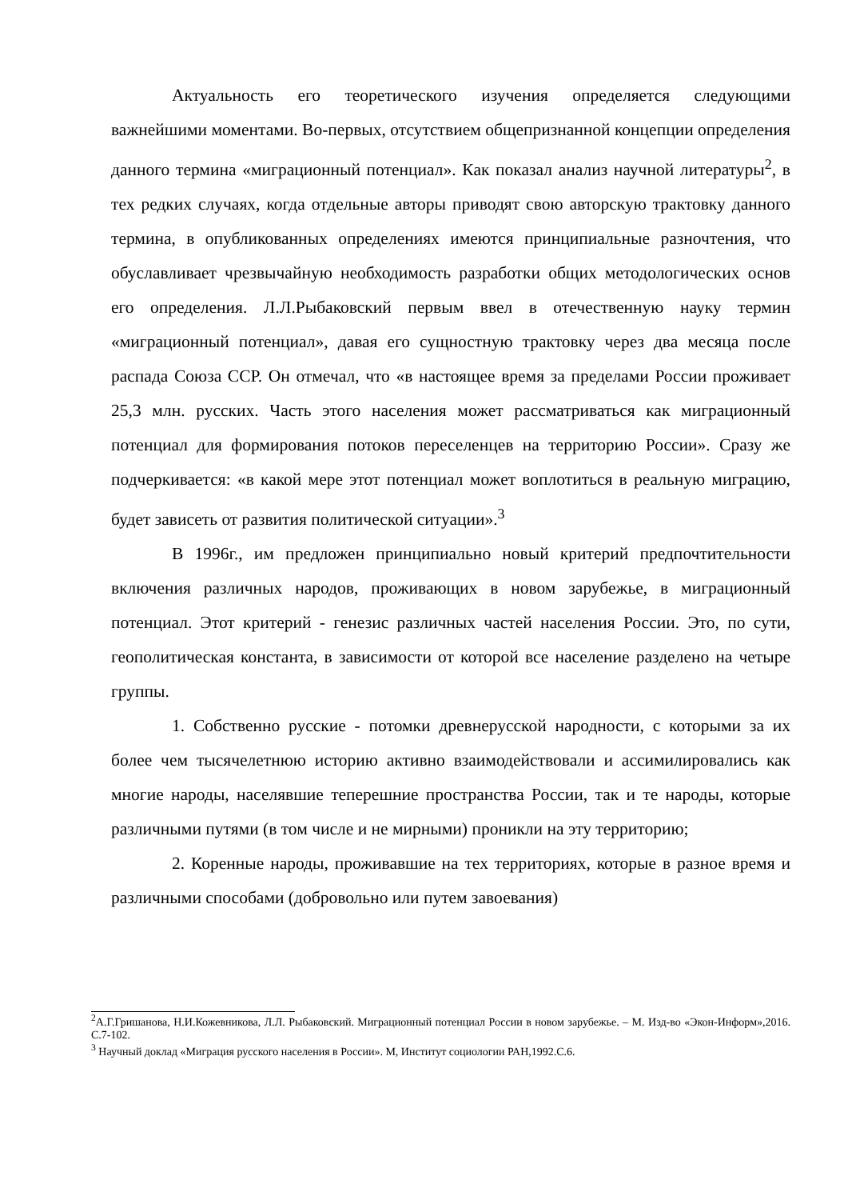Актуальность его теоретического изучения определяется следующими важнейшими моментами. Во-первых, отсутствием общепризнанной концепции определения данного термина «миграционный потенциал». Как показал анализ научной литературы<sup>2</sup>, в тех редких случаях, когда отдельные авторы приводят свою авторскую трактовку данного термина, в опубликованных определениях имеются принципиальные разночтения, что обуславливает чрезвычайную необходимость разработки общих методологических основ его определения. Л.Л.Рыбаковский первым ввел в отечественную науку термин «миграционный потенциал», давая его сущностную трактовку через два месяца после распада Союза ССР. Он отмечал, что «в настоящее время за пределами России проживает 25,3 млн. русских. Часть этого населения может рассматриваться как миграционный потенциал для формирования потоков переселенцев на территорию России». Сразу же подчеркивается: «в какой мере этот потенциал может воплотиться в реальную миграцию, будет зависеть от развития политической ситуации».<sup>3</sup>
В 1996г., им предложен принципиально новый критерий предпочтительности включения различных народов, проживающих в новом зарубежье, в миграционный потенциал. Этот критерий - генезис различных частей населения России. Это, по сути, геополитическая константа, в зависимости от которой все население разделено на четыре группы.
1. Собственно русские - потомки древнерусской народности, с которыми за их более чем тысячелетнюю историю активно взаимодействовали и ассимилировались как многие народы, населявшие теперешние пространства России, так и те народы, которые различными путями (в том числе и не мирными) проникли на эту территорию;
2. Коренные народы, проживавшие на тех территориях, которые в разное время и различными способами (добровольно или путем завоевания)
<sup>2</sup> А.Г.Гришанова, Н.И.Кожевникова, Л.Л. Рыбаковский. Миграционный потенциал России в новом зарубежье. – М. Изд-во «Экон-Информ»,2016. С.7-102.
<sup>3</sup> Научный доклад «Миграция русского населения в России». М, Институт социологии РАН,1992.С.6.